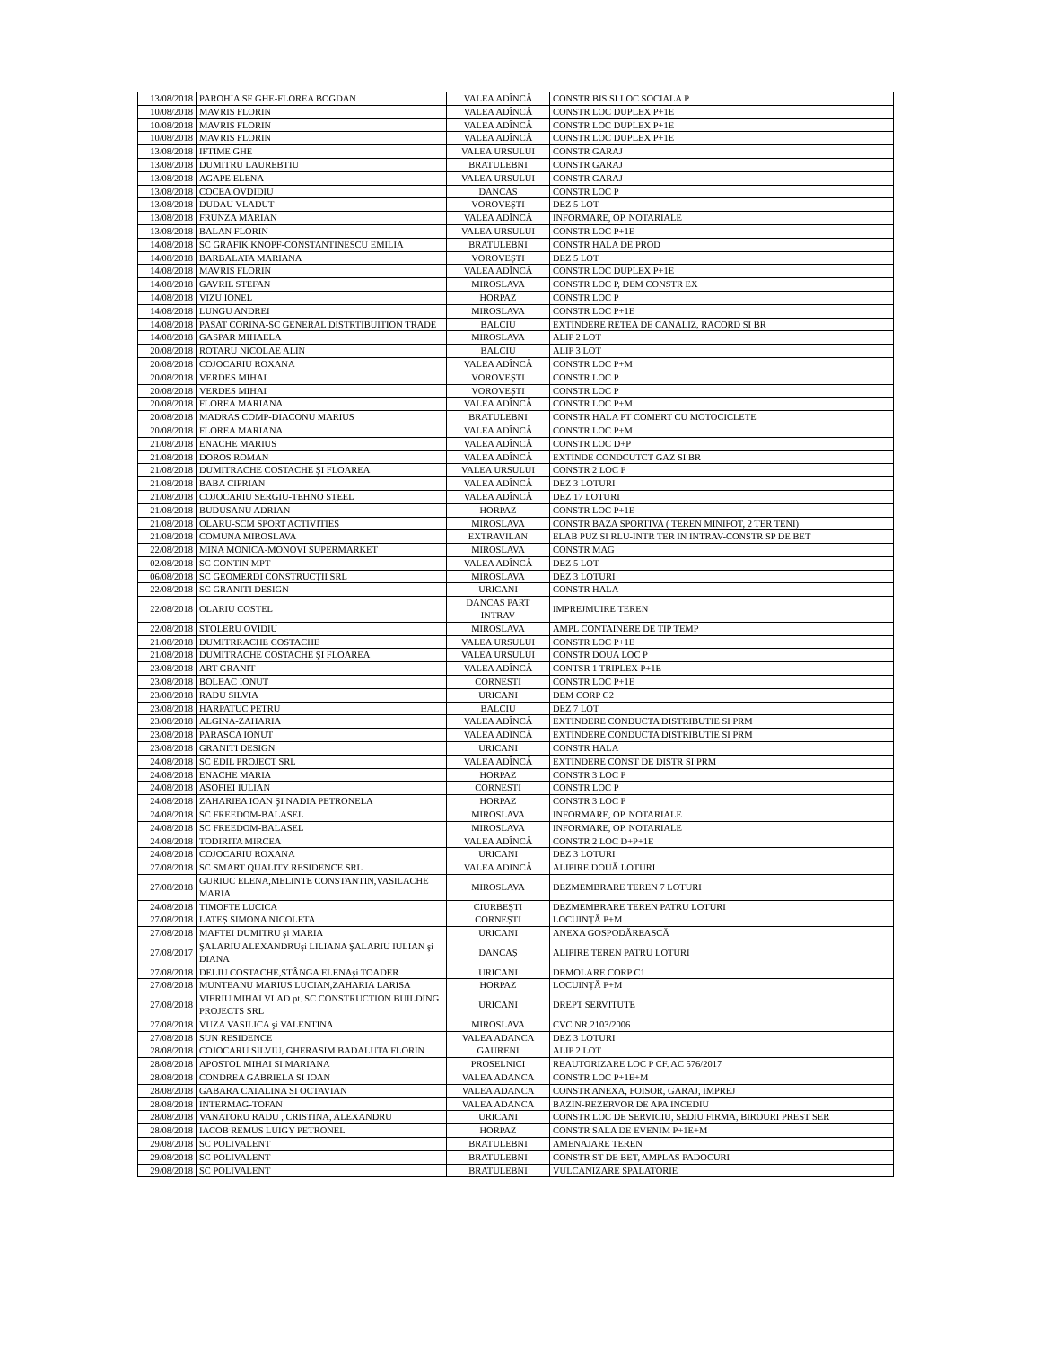| 13/08/2018 | PAROHIA SF GHE-FLOREA BOGDAN | VALEA ADÎNCĂ | CONSTR BIS SI LOC SOCIALA P |
| 10/08/2018 | MAVRIS FLORIN | VALEA ADÎNCĂ | CONSTR LOC DUPLEX P+1E |
| 10/08/2018 | MAVRIS FLORIN | VALEA ADÎNCĂ | CONSTR LOC DUPLEX P+1E |
| 10/08/2018 | MAVRIS FLORIN | VALEA ADÎNCĂ | CONSTR LOC DUPLEX P+1E |
| 13/08/2018 | IFTIME GHE | VALEA URSULUI | CONSTR GARAJ |
| 13/08/2018 | DUMITRU LAUREBTIU | BRATULEBNI | CONSTR GARAJ |
| 13/08/2018 | AGAPE ELENA | VALEA URSULUI | CONSTR GARAJ |
| 13/08/2018 | COCEA OVDIDIU | DANCAS | CONSTR LOC P |
| 13/08/2018 | DUDAU VLADUT | VOROVEȘTI | DEZ 5 LOT |
| 13/08/2018 | FRUNZA MARIAN | VALEA ADÎNCĂ | INFORMARE, OP. NOTARIALE |
| 13/08/2018 | BALAN FLORIN | VALEA URSULUI | CONSTR LOC P+1E |
| 14/08/2018 | SC GRAFIK KNOPF-CONSTANTINESCU EMILIA | BRATULEBNI | CONSTR HALA DE PROD |
| 14/08/2018 | BARBALATA MARIANA | VOROVEȘTI | DEZ 5 LOT |
| 14/08/2018 | MAVRIS FLORIN | VALEA ADÎNCĂ | CONSTR LOC DUPLEX P+1E |
| 14/08/2018 | GAVRIL STEFAN | MIROSLAVA | CONSTR LOC P, DEM CONSTR EX |
| 14/08/2018 | VIZU IONEL | HORPAZ | CONSTR LOC P |
| 14/08/2018 | LUNGU ANDREI | MIROSLAVA | CONSTR LOC P+1E |
| 14/08/2018 | PASAT CORINA-SC GENERAL DISTRTIBUITION TRADE | BALCIU | EXTINDERE RETEA DE CANALIZ, RACORD SI BR |
| 14/08/2018 | GASPAR MIHAELA | MIROSLAVA | ALIP 2 LOT |
| 20/08/2018 | ROTARU NICOLAE ALIN | BALCIU | ALIP 3 LOT |
| 20/08/2018 | COJOCARIU ROXANA | VALEA ADÎNCĂ | CONSTR LOC P+M |
| 20/08/2018 | VERDES MIHAI | VOROVEȘTI | CONSTR LOC P |
| 20/08/2018 | VERDES MIHAI | VOROVEȘTI | CONSTR LOC P |
| 20/08/2018 | FLOREA MARIANA | VALEA ADÎNCĂ | CONSTR LOC P+M |
| 20/08/2018 | MADRAS COMP-DIACONU MARIUS | BRATULEBNI | CONSTR HALA PT COMERT CU MOTOCICLETE |
| 20/08/2018 | FLOREA MARIANA | VALEA ADÎNCĂ | CONSTR LOC P+M |
| 21/08/2018 | ENACHE MARIUS | VALEA ADÎNCĂ | CONSTR LOC D+P |
| 21/08/2018 | DOROS ROMAN | VALEA ADÎNCĂ | EXTINDE CONDCUTCT GAZ SI BR |
| 21/08/2018 | DUMITRACHE COSTACHE ŞI FLOAREA | VALEA URSULUI | CONSTR 2 LOC P |
| 21/08/2018 | BABA CIPRIAN | VALEA ADÎNCĂ | DEZ 3 LOTURI |
| 21/08/2018 | COJOCARIU SERGIU-TEHNO STEEL | VALEA ADÎNCĂ | DEZ 17 LOTURI |
| 21/08/2018 | BUDUSANU ADRIAN | HORPAZ | CONSTR LOC P+1E |
| 21/08/2018 | OLARU-SCM SPORT ACTIVITIES | MIROSLAVA | CONSTR BAZA SPORTIVA ( TEREN MINIFOT, 2 TER TENI) |
| 21/08/2018 | COMUNA MIROSLAVA | EXTRAVILAN | ELAB PUZ SI RLU-INTR TER IN INTRAV-CONSTR SP DE BET |
| 22/08/2018 | MINA MONICA-MONOVI SUPERMARKET | MIROSLAVA | CONSTR MAG |
| 02/08/2018 | SC CONTIN MPT | VALEA ADÎNCĂ | DEZ 5 LOT |
| 06/08/2018 | SC GEOMERDI CONSTRUCȚII SRL | MIROSLAVA | DEZ 3 LOTURI |
| 22/08/2018 | SC GRANITI DESIGN | URICANI | CONSTR HALA |
| 22/08/2018 | OLARIU COSTEL | DANCAS PART INTRAV | IMPREJMUIRE TEREN |
| 22/08/2018 | STOLERU OVIDIU | MIROSLAVA | AMPL CONTAINERE DE TIP TEMP |
| 21/08/2018 | DUMITRRACHE COSTACHE | VALEA URSULUI | CONSTR LOC P+1E |
| 21/08/2018 | DUMITRACHE COSTACHE ŞI FLOAREA | VALEA URSULUI | CONSTR DOUA LOC P |
| 23/08/2018 | ART GRANIT | VALEA ADÎNCĂ | CONTSR 1 TRIPLEX P+1E |
| 23/08/2018 | BOLEAC IONUT | CORNESTI | CONSTR LOC P+1E |
| 23/08/2018 | RADU SILVIA | URICANI | DEM CORP C2 |
| 23/08/2018 | HARPATUC PETRU | BALCIU | DEZ 7 LOT |
| 23/08/2018 | ALGINA-ZAHARIA | VALEA ADÎNCĂ | EXTINDERE CONDUCTA DISTRIBUTIE SI PRM |
| 23/08/2018 | PARASCA IONUT | VALEA ADÎNCĂ | EXTINDERE CONDUCTA DISTRIBUTIE SI PRM |
| 23/08/2018 | GRANITI DESIGN | URICANI | CONSTR HALA |
| 24/08/2018 | SC EDIL PROJECT SRL | VALEA ADÎNCĂ | EXTINDERE CONST DE DISTR SI PRM |
| 24/08/2018 | ENACHE MARIA | HORPAZ | CONSTR 3 LOC P |
| 24/08/2018 | ASOFIEI IULIAN | CORNESTI | CONSTR LOC P |
| 24/08/2018 | ZAHARIEA IOAN ŞI NADIA PETRONELA | HORPAZ | CONSTR 3 LOC P |
| 24/08/2018 | SC FREEDOM-BALASEL | MIROSLAVA | INFORMARE, OP. NOTARIALE |
| 24/08/2018 | SC FREEDOM-BALASEL | MIROSLAVA | INFORMARE, OP. NOTARIALE |
| 24/08/2018 | TODIRITA MIRCEA | VALEA ADÎNCĂ | CONSTR 2 LOC D+P+1E |
| 24/08/2018 | COJOCARIU ROXANA | URICANI | DEZ 3 LOTURI |
| 27/08/2018 | SC SMART QUALITY RESIDENCE SRL | VALEA ADINCĂ | ALIPIRE DOUĂ LOTURI |
| 27/08/2018 | GURIUC ELENA,MELINTE CONSTANTIN,VASILACHE MARIA | MIROSLAVA | DEZMEMBRARE TEREN 7 LOTURI |
| 24/08/2018 | TIMOFTE LUCICA | CIURBEȘTI | DEZMEMBRARE TEREN PATRU LOTURI |
| 27/08/2018 | LATEȘ SIMONA NICOLETA | CORNEȘTI | LOCUINȚĂ P+M |
| 27/08/2018 | MAFTEI DUMITRU şi MARIA | URICANI | ANEXA GOSPODĂREASCĂ |
| 27/08/2017 | ŞALARIU ALEXANDRUşi LILIANA ŞALARIU IULIAN şi DIANA | DANCAȘ | ALIPIRE TEREN PATRU LOTURI |
| 27/08/2018 | DELIU COSTACHE,STÂNGA ELENAşi TOADER | URICANI | DEMOLARE CORP C1 |
| 27/08/2018 | MUNTEANU MARIUS LUCIAN,ZAHARIA LARISA | HORPAZ | LOCUINȚĂ P+M |
| 27/08/2018 | VIERIU MIHAI VLAD pt. SC CONSTRUCTION BUILDING PROJECTS SRL | URICANI | DREPT SERVITUTE |
| 27/08/2018 | VUZA VASILICA şi VALENTINA | MIROSLAVA | CVC NR.2103/2006 |
| 27/08/2018 | SUN RESIDENCE | VALEA ADANCA | DEZ 3 LOTURI |
| 28/08/2018 | COJOCARU SILVIU, GHERASIM BADALUTA FLORIN | GAURENI | ALIP 2 LOT |
| 28/08/2018 | APOSTOL MIHAI SI MARIANA | PROSELNICI | REAUTORIZARE LOC P CF. AC 576/2017 |
| 28/08/2018 | CONDREA GABRIELA SI IOAN | VALEA ADANCA | CONSTR LOC P+1E+M |
| 28/08/2018 | GABARA CATALINA SI OCTAVIAN | VALEA ADANCA | CONSTR ANEXA, FOISOR, GARAJ, IMPREJ |
| 28/08/2018 | INTERMAG-TOFAN | VALEA ADANCA | BAZIN-REZERVOR DE APA INCEDIU |
| 28/08/2018 | VANATORU RADU , CRISTINA, ALEXANDRU | URICANI | CONSTR LOC DE SERVICIU, SEDIU FIRMA, BIROURI PREST SER |
| 28/08/2018 | IACOB REMUS LUIGY PETRONEL | HORPAZ | CONSTR SALA DE EVENIM P+1E+M |
| 29/08/2018 | SC POLIVALENT | BRATULEBNI | AMENAJARE TEREN |
| 29/08/2018 | SC POLIVALENT | BRATULEBNI | CONSTR ST DE BET, AMPLAS PADOCURI |
| 29/08/2018 | SC POLIVALENT | BRATULEBNI | VULCANIZARE SPALATORIE |